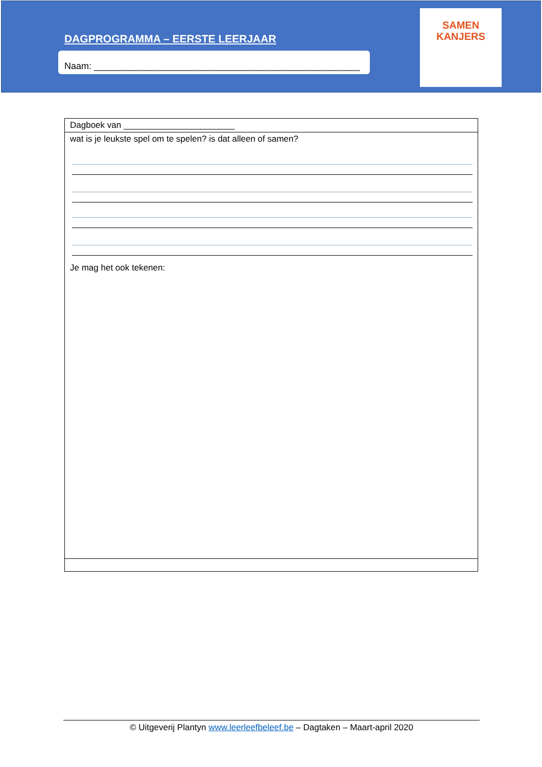DAGPROGRAMMA – EERSTE LEERJAAR
Naam: ____________________________________________________
SAMEN
KANJERS
| Dagboek van _______________________ |
| wat is je leukste spel om te spelen? is dat alleen of samen? Je mag het ook tekenen: |
© Uitgeverij Plantyn www.leerleefbeleef.be – Dagtaken – Maart-april 2020